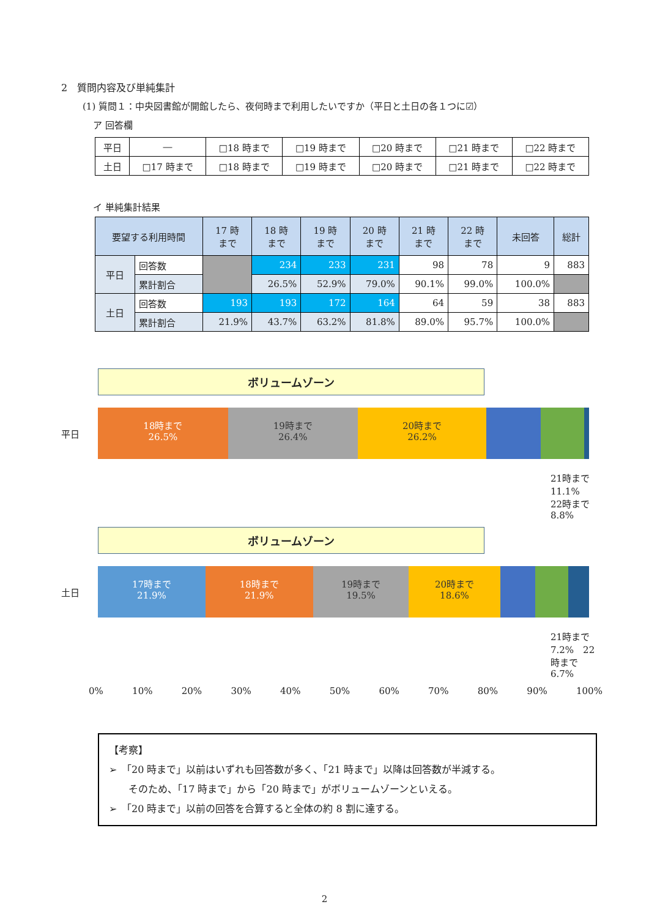2　質問内容及び単純集計
(1) 質問１：中央図書館が開館したら、夜何時まで利用したいですか（平日と土日の各１つに☑）
ア 回答欄
| 平日 | ― | □18 時まで | □19 時まで | □20 時まで | □21 時まで | □22 時まで |
| 土日 | □17 時まで | □18 時まで | □19 時まで | □20 時まで | □21 時まで | □22 時まで |
イ 単純集計結果
| 要望する利用時間 | | 17 時 まで | 18 時 まで | 19 時 まで | 20 時 まで | 21 時 まで | 22 時 まで | 未回答 | 総計 |
| --- | --- | --- | --- | --- | --- | --- | --- | --- | --- |
| 平日 | 回答数 | | 234 | 233 | 231 | 98 | 78 | 9 | 883 |
| | 累計割合 | | 26.5% | 52.9% | 79.0% | 90.1% | 99.0% | 100.0% | |
| 土日 | 回答数 | 193 | 193 | 172 | 164 | 64 | 59 | 38 | 883 |
| | 累計割合 | 21.9% | 43.7% | 63.2% | 81.8% | 89.0% | 95.7% | 100.0% | |
ボリュームゾーン
平日
18時まで
26.5%
19時まで
26.4%
20時まで
26.2%
21時まで 11.1%　22時まで 8.8%
ボリュームゾーン
土日
17時まで
21.9%
18時まで
21.9%
19時まで
19.5%
20時まで
18.6%
21時まで 7.2%　22時まで 6.7%
0% 10% 20% 30% 40% 50% 60% 70% 80% 90% 100%
【考察】
➢　「20 時まで」以前はいずれも回答数が多く、「21 時まで」以降は回答数が半減する。
　　そのため、「17 時まで」から「20 時まで」がボリュームゾーンといえる。
➢　「20 時まで」以前の回答を合算すると全体の約 8 割に達する。
2